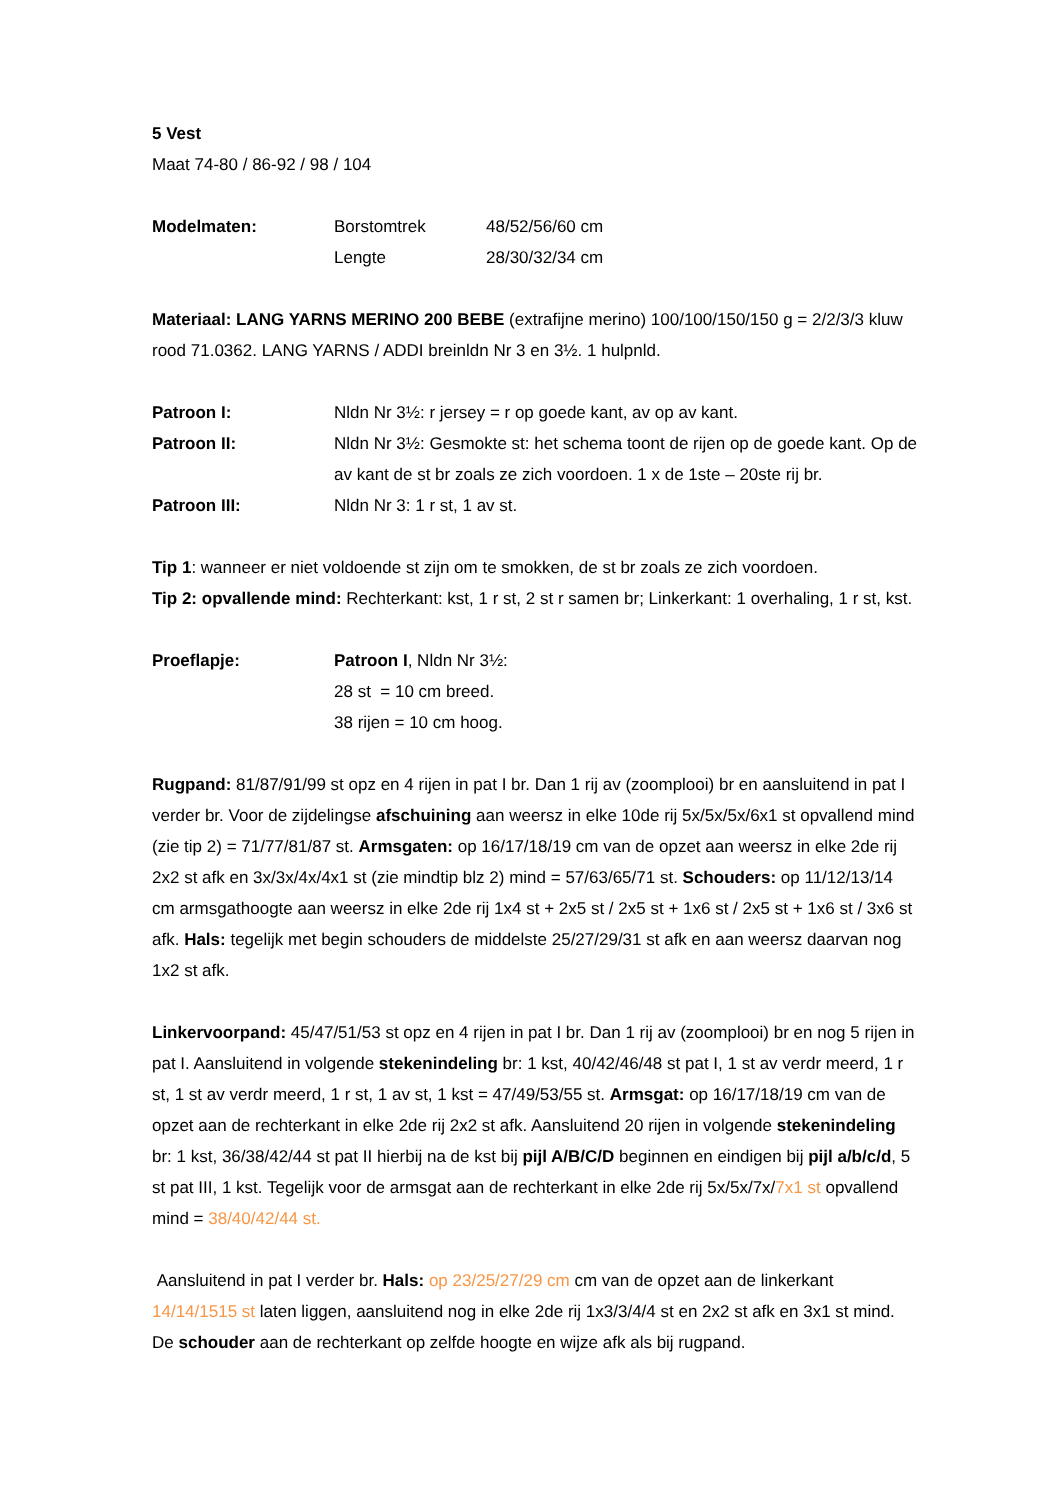5 Vest
Maat 74-80 / 86-92 / 98 / 104
Modelmaten: Borstomtrek 48/52/56/60 cm
Lengte 28/30/32/34 cm
Materiaal: LANG YARNS MERINO 200 BEBE (extrafijne merino) 100/100/150/150 g = 2/2/3/3 kluw rood 71.0362. LANG YARNS / ADDI breinldn Nr 3 en 3½. 1 hulpnld.
Patroon I: Nldn Nr 3½: r jersey = r op goede kant, av op av kant.
Patroon II: Nldn Nr 3½: Gesmokte st: het schema toont de rijen op de goede kant. Op de av kant de st br zoals ze zich voordoen. 1 x de 1ste – 20ste rij br.
Patroon III: Nldn Nr 3: 1 r st, 1 av st.
Tip 1: wanneer er niet voldoende st zijn om te smokken, de st br zoals ze zich voordoen.
Tip 2: opvallende mind: Rechterkant: kst, 1 r st, 2 st r samen br; Linkerkant: 1 overhaling, 1 r st, kst.
Proeflapje: Patroon I, Nldn Nr 3½:
28 st = 10 cm breed.
38 rijen = 10 cm hoog.
Rugpand: 81/87/91/99 st opz en 4 rijen in pat I br. Dan 1 rij av (zoomplooi) br en aansluitend in pat I verder br. Voor de zijdelingse afschuining aan weersz in elke 10de rij 5x/5x/5x/6x1 st opvallend mind (zie tip 2) = 71/77/81/87 st. Armsgaten: op 16/17/18/19 cm van de opzet aan weersz in elke 2de rij 2x2 st afk en 3x/3x/4x/4x1 st (zie mindtip blz 2) mind = 57/63/65/71 st. Schouders: op 11/12/13/14 cm armsgathoogte aan weersz in elke 2de rij 1x4 st + 2x5 st / 2x5 st + 1x6 st / 2x5 st + 1x6 st / 3x6 st afk. Hals: tegelijk met begin schouders de middelste 25/27/29/31 st afk en aan weersz daarvan nog 1x2 st afk.
Linkervoorpand: 45/47/51/53 st opz en 4 rijen in pat I br. Dan 1 rij av (zoomplooi) br en nog 5 rijen in pat I. Aansluitend in volgende stekenindeling br: 1 kst, 40/42/46/48 st pat I, 1 st av verdr meerd, 1 r st, 1 st av verdr meerd, 1 r st, 1 av st, 1 kst = 47/49/53/55 st. Armsgat: op 16/17/18/19 cm van de opzet aan de rechterkant in elke 2de rij 2x2 st afk. Aansluitend 20 rijen in volgende stekenindeling br: 1 kst, 36/38/42/44 st pat II hierbij na de kst bij pijl A/B/C/D beginnen en eindigen bij pijl a/b/c/d, 5 st pat III, 1 kst. Tegelijk voor de armsgat aan de rechterkant in elke 2de rij 5x/5x/7x/7x1 st opvallend mind = 38/40/42/44 st.
Aansluitend in pat I verder br. Hals: op 23/25/27/29 cm cm van de opzet aan de linkerkant 14/14/1515 st laten liggen, aansluitend nog in elke 2de rij 1x3/3/4/4 st en 2x2 st afk en 3x1 st mind. De schouder aan de rechterkant op zelfde hoogte en wijze afk als bij rugpand.